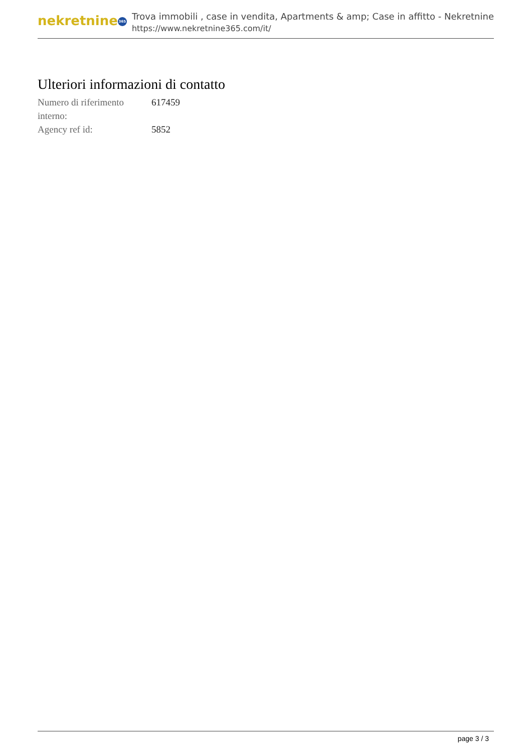nekretnine 365
Trova immobili , case in vendita, Apartments & amp; Case in affitto - Nekretnine
https://www.nekretnine365.com/it/
Ulteriori informazioni di contatto
| Numero di riferimento interno: | 617459 |
| Agency ref id: | 5852 |
page 3 / 3